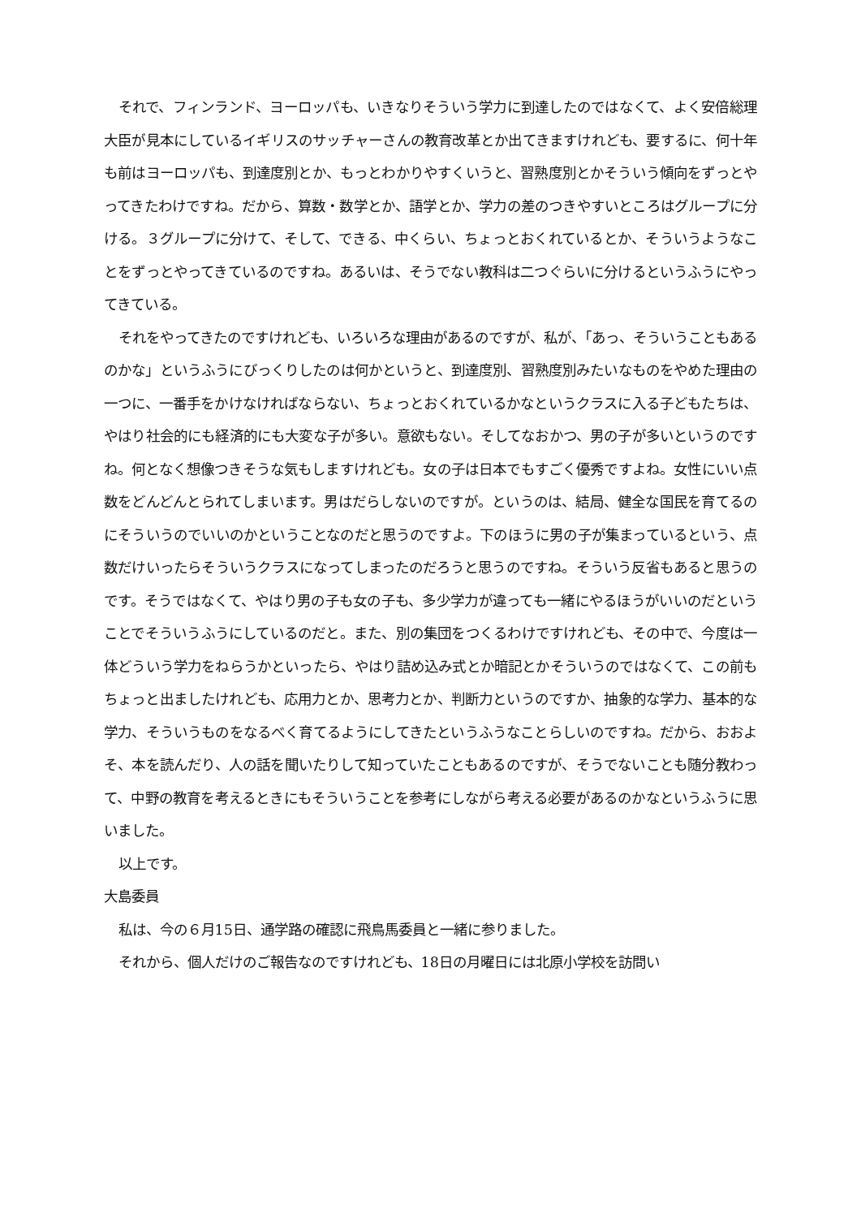それで、フィンランド、ヨーロッパも、いきなりそういう学力に到達したのではなくて、よく安倍総理大臣が見本にしているイギリスのサッチャーさんの教育改革とか出てきますけれども、要するに、何十年も前はヨーロッパも、到達度別とか、もっとわかりやすくいうと、習熟度別とかそういう傾向をずっとやってきたわけですね。だから、算数・数学とか、語学とか、学力の差のつきやすいところはグループに分ける。３グループに分けて、そして、できる、中くらい、ちょっとおくれているとか、そういうようなことをずっとやってきているのですね。あるいは、そうでない教科は二つぐらいに分けるというふうにやってきている。
それをやってきたのですけれども、いろいろな理由があるのですが、私が、「あっ、そういうこともあるのかな」というふうにびっくりしたのは何かというと、到達度別、習熟度別みたいなものをやめた理由の一つに、一番手をかけなければならない、ちょっとおくれているかなというクラスに入る子どもたちは、やはり社会的にも経済的にも大変な子が多い。意欲もない。そしてなおかつ、男の子が多いというのですね。何となく想像つきそうな気もしますけれども。女の子は日本でもすごく優秀ですよね。女性にいい点数をどんどんとられてしまいます。男はだらしないのですが。というのは、結局、健全な国民を育てるのにそういうのでいいのかということなのだと思うのですよ。下のほうに男の子が集まっているという、点数だけいったらそういうクラスになってしまったのだろうと思うのですね。そういう反省もあると思うのです。そうではなくて、やはり男の子も女の子も、多少学力が違っても一緒にやるほうがいいのだということでそういうふうにしているのだと。また、別の集団をつくるわけですけれども、その中で、今度は一体どういう学力をねらうかといったら、やはり詰め込み式とか暗記とかそういうのではなくて、この前もちょっと出ましたけれども、応用力とか、思考力とか、判断力というのですか、抽象的な学力、基本的な学力、そういうものをなるべく育てるようにしてきたというふうなことらしいのですね。だから、おおよそ、本を読んだり、人の話を聞いたりして知っていたこともあるのですが、そうでないことも随分教わって、中野の教育を考えるときにもそういうことを参考にしながら考える必要があるのかなというふうに思いました。
以上です。
大島委員
私は、今の６月15日、通学路の確認に飛鳥馬委員と一緒に参りました。
それから、個人だけのご報告なのですけれども、18日の月曜日には北原小学校を訪問い